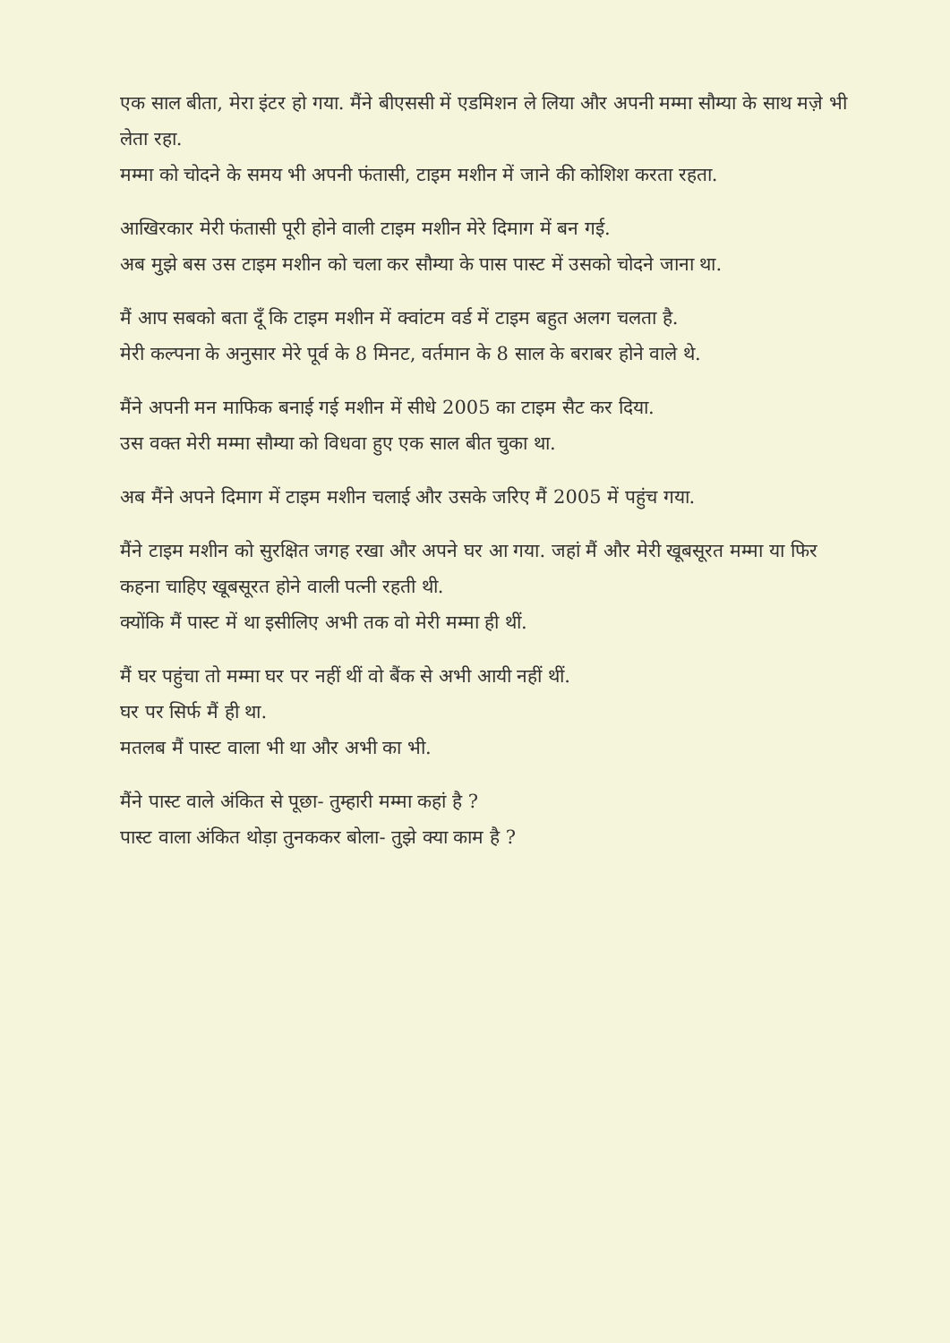एक साल बीता, मेरा इंटर हो गया. मैंने बीएससी में एडमिशन ले लिया और अपनी मम्मा सौम्या के साथ मज़े भी लेता रहा.
मम्मा को चोदने के समय भी अपनी फंतासी, टाइम मशीन में जाने की कोशिश करता रहता.
आखिरकार मेरी फंतासी पूरी होने वाली टाइम मशीन मेरे दिमाग में बन गई.
अब मुझे बस उस टाइम मशीन को चला कर सौम्या के पास पास्ट में उसको चोदने जाना था.
मैं आप सबको बता दूँ कि टाइम मशीन में क्वांटम वर्ड में टाइम बहुत अलग चलता है.
मेरी कल्पना के अनुसार मेरे पूर्व के 8 मिनट, वर्तमान के 8 साल के बराबर होने वाले थे.
मैंने अपनी मन माफिक बनाई गई मशीन में सीधे 2005 का टाइम सैट कर दिया.
उस वक्त मेरी मम्मा सौम्या को विधवा हुए एक साल बीत चुका था.
अब मैंने अपने दिमाग में टाइम मशीन चलाई और उसके जरिए मैं 2005 में पहुंच गया.
मैंने टाइम मशीन को सुरक्षित जगह रखा और अपने घर आ गया. जहां मैं और मेरी खूबसूरत मम्मा या फिर कहना चाहिए खूबसूरत होने वाली पत्नी रहती थी.
क्योंकि मैं पास्ट में था इसीलिए अभी तक वो मेरी मम्मा ही थीं.
मैं घर पहुंचा तो मम्मा घर पर नहीं थीं वो बैंक से अभी आयी नहीं थीं.
घर पर सिर्फ मैं ही था.
मतलब मैं पास्ट वाला भी था और अभी का भी.
मैंने पास्ट वाले अंकित से पूछा- तुम्हारी मम्मा कहां है ?
पास्ट वाला अंकित थोड़ा तुनककर बोला- तुझे क्या काम है ?